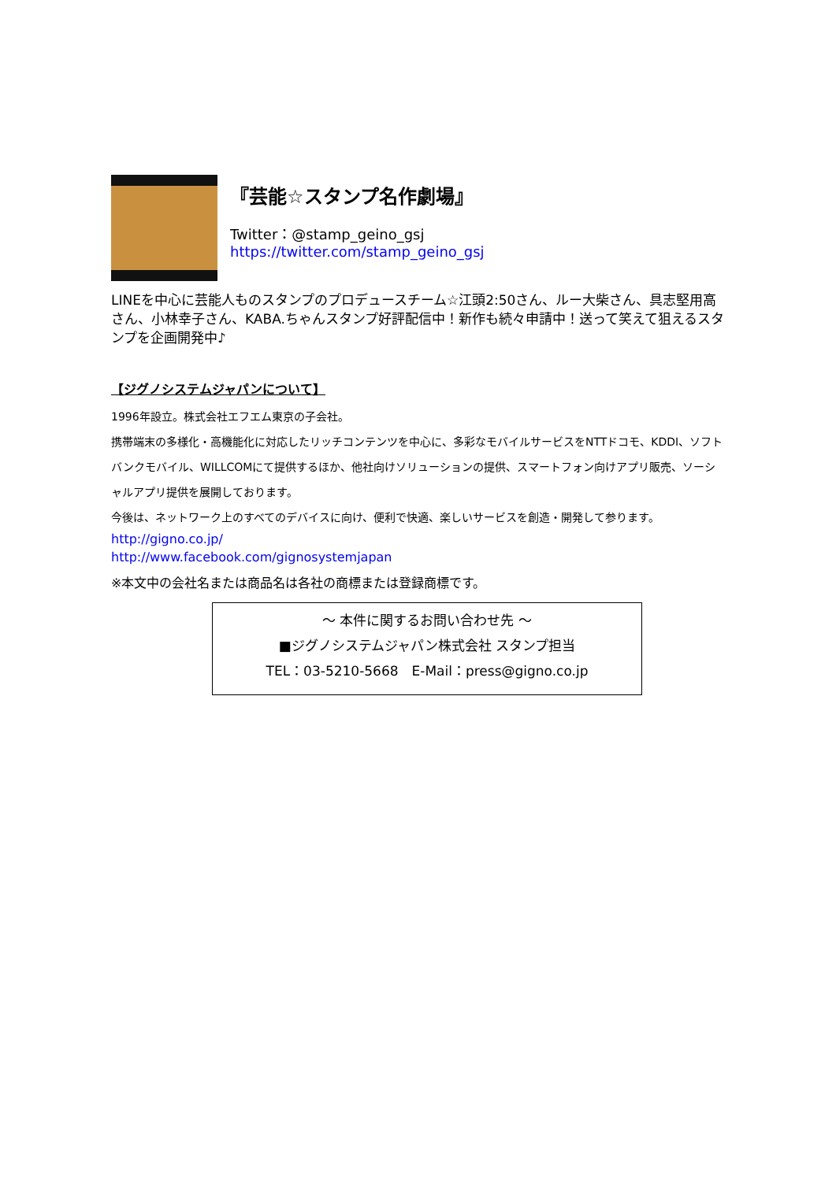『芸能☆スタンプ名作劇場』
Twitter：@stamp_geino_gsj
https://twitter.com/stamp_geino_gsj
LINEを中心に芸能人ものスタンプのプロデュースチーム☆江頭2:50さん、ルー大柴さん、具志堅用高さん、小林幸子さん、KABA.ちゃんスタンプ好評配信中！新作も続々申請中！送って笑えて狙えるスタンプを企画開発中♪
【ジグノシステムジャパンについて】
1996年設立。株式会社エフエム東京の子会社。
携帯端末の多様化・高機能化に対応したリッチコンテンツを中心に、多彩なモバイルサービスをNTTドコモ、KDDI、ソフトバンクモバイル、WILLCOMにて提供するほか、他社向けソリューションの提供、スマートフォン向けアプリ販売、ソーシャルアプリ提供を展開しております。
今後は、ネットワーク上のすべてのデバイスに向け、便利で快適、楽しいサービスを創造・開発して参ります。
http://gigno.co.jp/
http://www.facebook.com/gignosystemjapan
※本文中の会社名または商品名は各社の商標または登録商標です。
～ 本件に関するお問い合わせ先 ～
■ジグノシステムジャパン株式会社 スタンプ担当
TEL：03-5210-5668　E-Mail：press@gigno.co.jp